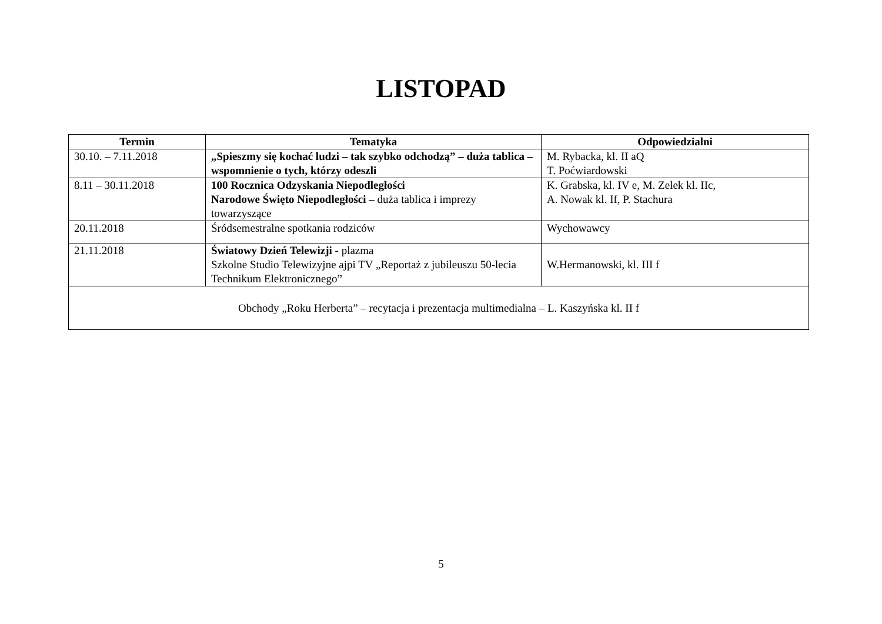LISTOPAD
| Termin | Tematyka | Odpowiedzialni |
| --- | --- | --- |
| 30.10. – 7.11.2018 | „Spieszmy się kochać ludzi – tak szybko odchodzą” – duża tablica – wspomnienie o tych, którzy odeszli | M. Rybacka, kl. II aQ T. Poćwiardowski |
| 8.11 – 30.11.2018 | 100 Rocznica Odzyskania Niepodległości Narodowe Święto Niepodległości – duża tablica i imprezy towarzyszące | K. Grabska, kl. IV e, M. Zelek kl. IIc, A. Nowak kl. If, P. Stachura |
| 20.11.2018 | Śródsemestralne spotkania rodziców | Wychowawcy |
| 21.11.2018 | Światowy Dzień Telewizji - plazma Szkolne Studio Telewizyjne ajpi TV „Reportaż z jubileuszu 50-lecia Technikum Elektronicznego” | W.Hermanowski, kl. III f |
| Obchody „Roku Herberta” – recytacja i prezentacja multimedialna – L. Kaszyńska kl. II f | | |
5